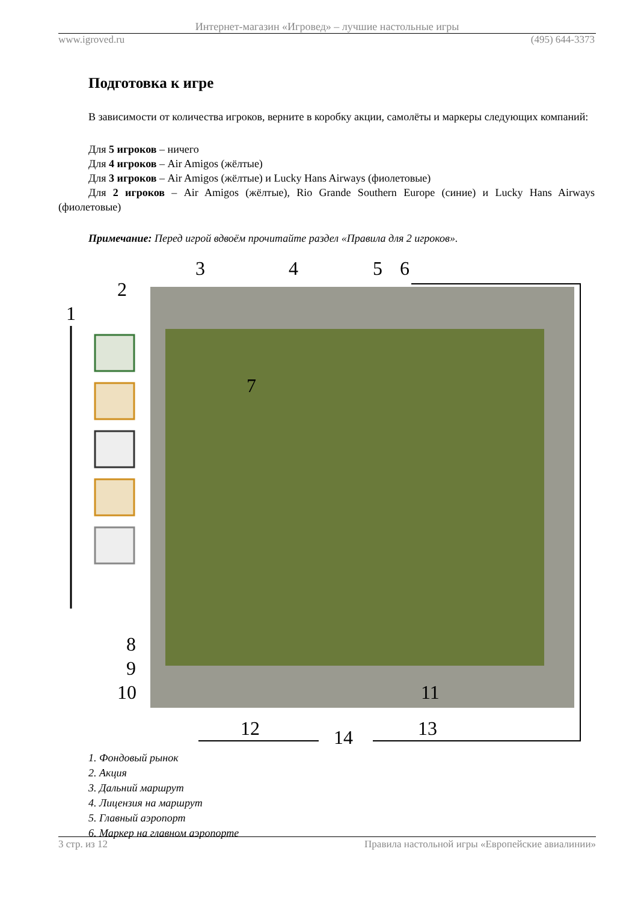Интернет-магазин «Игровед» – лучшие настольные игры
www.igroved.ru (495) 644-3373
Подготовка к игре
В зависимости от количества игроков, верните в коробку акции, самолёты и маркеры следующих компаний:
Для 5 игроков – ничего
Для 4 игроков – Air Amigos (жёлтые)
Для 3 игроков – Air Amigos (жёлтые) и Lucky Hans Airways (фиолетовые)
Для 2 игроков – Air Amigos (жёлтые), Rio Grande Southern Europe (синие) и Lucky Hans Airways (фиолетовые)
Примечание: Перед игрой вдвоём прочитайте раздел «Правила для 2 игроков».
1
2
3
4
5
6
7
8
9
10
11
12
13
14
1. Фондовый рынок
2. Акция
3. Дальний маршрут
4. Лицензия на маршрут
5. Главный аэропорт
6. Маркер на главном аэропорте
3 стр. из 12 Правила настольной игры «Европейские авиалинии»